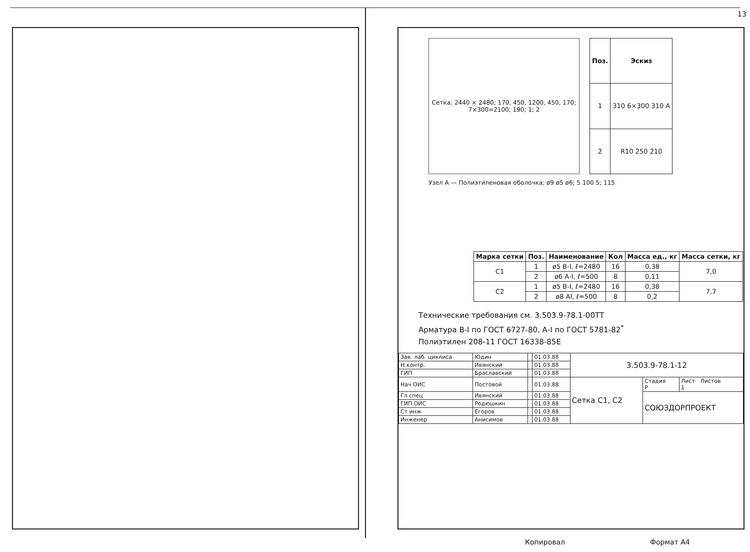13
Сетка: 2440 × 2480; 170, 450, 1200, 450, 170; 7×300=2100; 190; 1; 2
| Поз. | Эскиз |
| --- | --- |
| 1 | 310 6×300 310 А |
| 2 | R10 250 210 |
Узел А — Полиэтиленовая оболочка; ø9 ø5 ø6; 5 100 5; 115
| Марка сетки | Поз. | Наименование | Кол | Масса ед., кг | Масса сетки, кг |
| --- | --- | --- | --- | --- | --- |
| С1 | 1 | ø5 В-I, ℓ=2480 | 16 | 0,38 | 7,0 |
| | 2 | ø6 А-I, ℓ=500 | 8 | 0,11 | |
| С2 | 1 | ø5 В-I, ℓ=2480 | 16 | 0,38 | 7,7 |
| | 2 | ø8 АI, ℓ=500 | 8 | 0,2 | |
Технические требования см. 3.503.9-78.1-00ТТ
Арматура В-I по ГОСТ 6727-80, А-I по ГОСТ 5781-82<sup>*</sup>
Полиэтилен 208-11 ГОСТ 16338-85Е
| Зав. лаб. циклиса | Юдин | | 01.03.88 | 3.503.9-78.1-12 | | |
| Н контр. | Ивянский | | 01.03.88 | | | |
| ГИП | Браславский | | 01.03.88 | | | |
| Нач ОИС | Постовой | | 01.03.88 | Сетка С1, С2 | Стадия Р | Лист Листов 1 |
| Гл спец | Ивянский | | 01.03.88 | | СОЮЗДОРПРОЕКТ | |
| ГИП ОИС | Родюшкин | | 01.03.88 | | | |
| Ст инж | Егоров | | 01.03.88 | | | |
| Инженер | Анисимов | | 01.03.88 | | | |
Копировал Формат А4